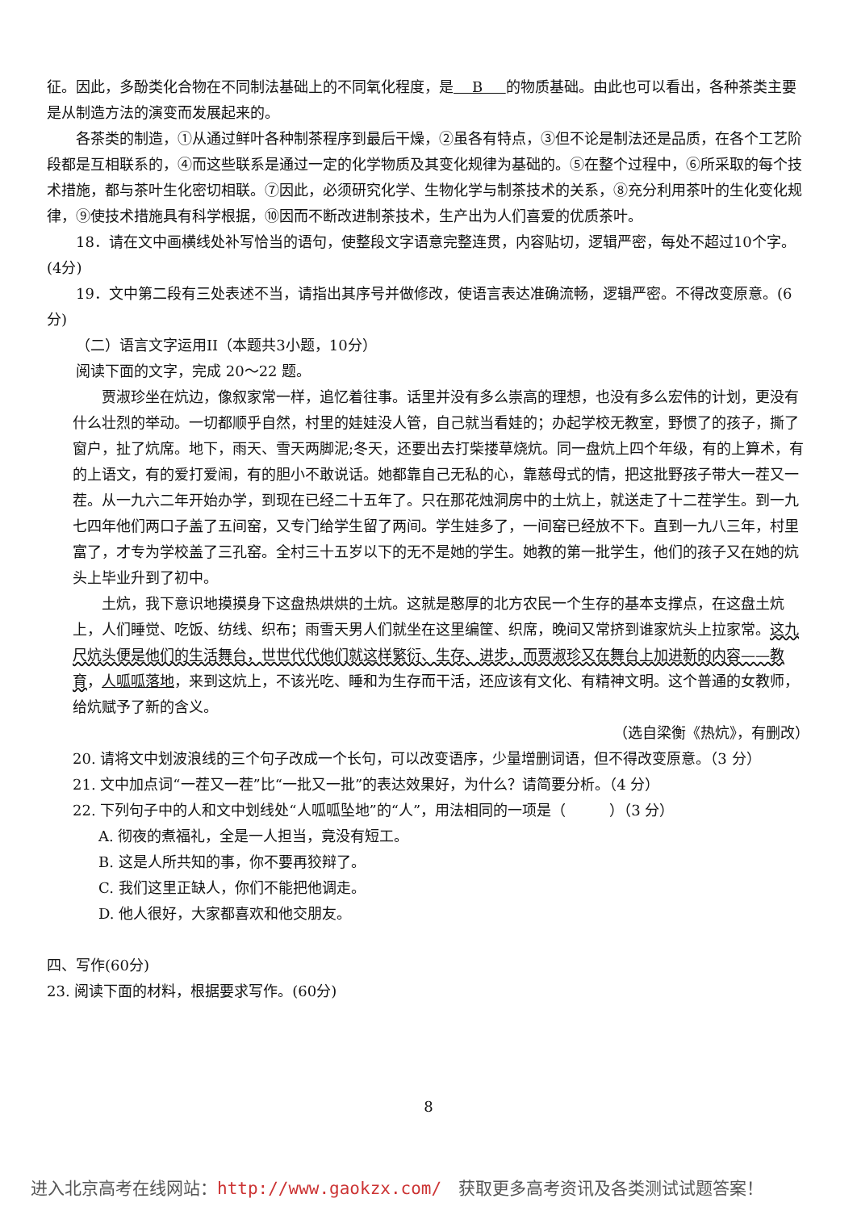征。因此，多酚类化合物在不同制法基础上的不同氧化程度，是 B 的物质基础。由此也可以看出，各种茶类主要是从制造方法的演变而发展起来的。
各茶类的制造，①从通过鲜叶各种制茶程序到最后干燥，②虽各有特点，③但不论是制法还是品质，在各个工艺阶段都是互相联系的，④而这些联系是通过一定的化学物质及其变化规律为基础的。⑤在整个过程中，⑥所采取的每个技术措施，都与茶叶生化密切相联。⑦因此，必须研究化学、生物化学与制茶技术的关系，⑧充分利用茶叶的生化变化规律，⑨使技术措施具有科学根据，⑩因而不断改进制茶技术，生产出为人们喜爱的优质茶叶。
18．请在文中画横线处补写恰当的语句，使整段文字语意完整连贯，内容贴切，逻辑严密，每处不超过10个字。(4分)
19．文中第二段有三处表述不当，请指出其序号并做修改，使语言表达准确流畅，逻辑严密。不得改变原意。(6分)
（二）语言文字运用II（本题共3小题，10分）
阅读下面的文字，完成 20～22 题。
贾淑珍坐在炕边，像叙家常一样，追忆着往事。话里并没有多么崇高的理想，也没有多么宏伟的计划，更没有什么壮烈的举动。一切都顺乎自然，村里的娃娃没人管，自己就当看娃的；办起学校无教室，野惯了的孩子，撕了窗户，扯了炕席。地下，雨天、雪天两脚泥;冬天，还要出去打柴搂草烧炕。同一盘炕上四个年级，有的上算术，有的上语文，有的爱打爱闹，有的胆小不敢说话。她都靠自己无私的心，靠慈母式的情，把这批野孩子带大一茬又一茬。从一九六二年开始办学，到现在已经二十五年了。只在那花烛洞房中的土炕上，就送走了十二茬学生。到一九七四年他们两口子盖了五间窑，又专门给学生留了两间。学生娃多了，一间窑已经放不下。直到一九八三年，村里富了，才专为学校盖了三孔窑。全村三十五岁以下的无不是她的学生。她教的第一批学生，他们的孩子又在她的炕头上毕业升到了初中。
土炕，我下意识地摸摸身下这盘热烘烘的土炕。这就是憨厚的北方农民一个生存的基本支撑点，在这盘土炕上，人们睡觉、吃饭、纺线、织布；雨雪天男人们就坐在这里编筐、织席，晚间又常挤到谁家炕头上拉家常。这九尺炕头便是他们的生活舞台，世世代代他们就这样繁衍、生存、进步，而贾淑珍又在舞台上加进新的内容——教育，人呱呱落地，来到这炕上，不该光吃、睡和为生存而干活，还应该有文化、有精神文明。这个普通的女教师，给炕赋予了新的含义。
（选自梁衡《热炕》，有删改）
20. 请将文中划波浪线的三个句子改成一个长句，可以改变语序，少量增删词语，但不得改变原意。（3 分）
21. 文中加点词“一茬又一茬”比“一批又一批”的表达效果好，为什么？请简要分析。（4 分）
22. 下列句子中的人和文中划线处“人呱呱坠地”的“人”，用法相同的一项是（　　　）（3 分）
A. 彻夜的煮福礼，全是一人担当，竟没有短工。
B. 这是人所共知的事，你不要再狡辩了。
C. 我们这里正缺人，你们不能把他调走。
D. 他人很好，大家都喜欢和他交朋友。
四、写作(60分)
23. 阅读下面的材料，根据要求写作。(60分)
8
进入北京高考在线网站：http://www.gaokzx.com/　获取更多高考资讯及各类测试试题答案！